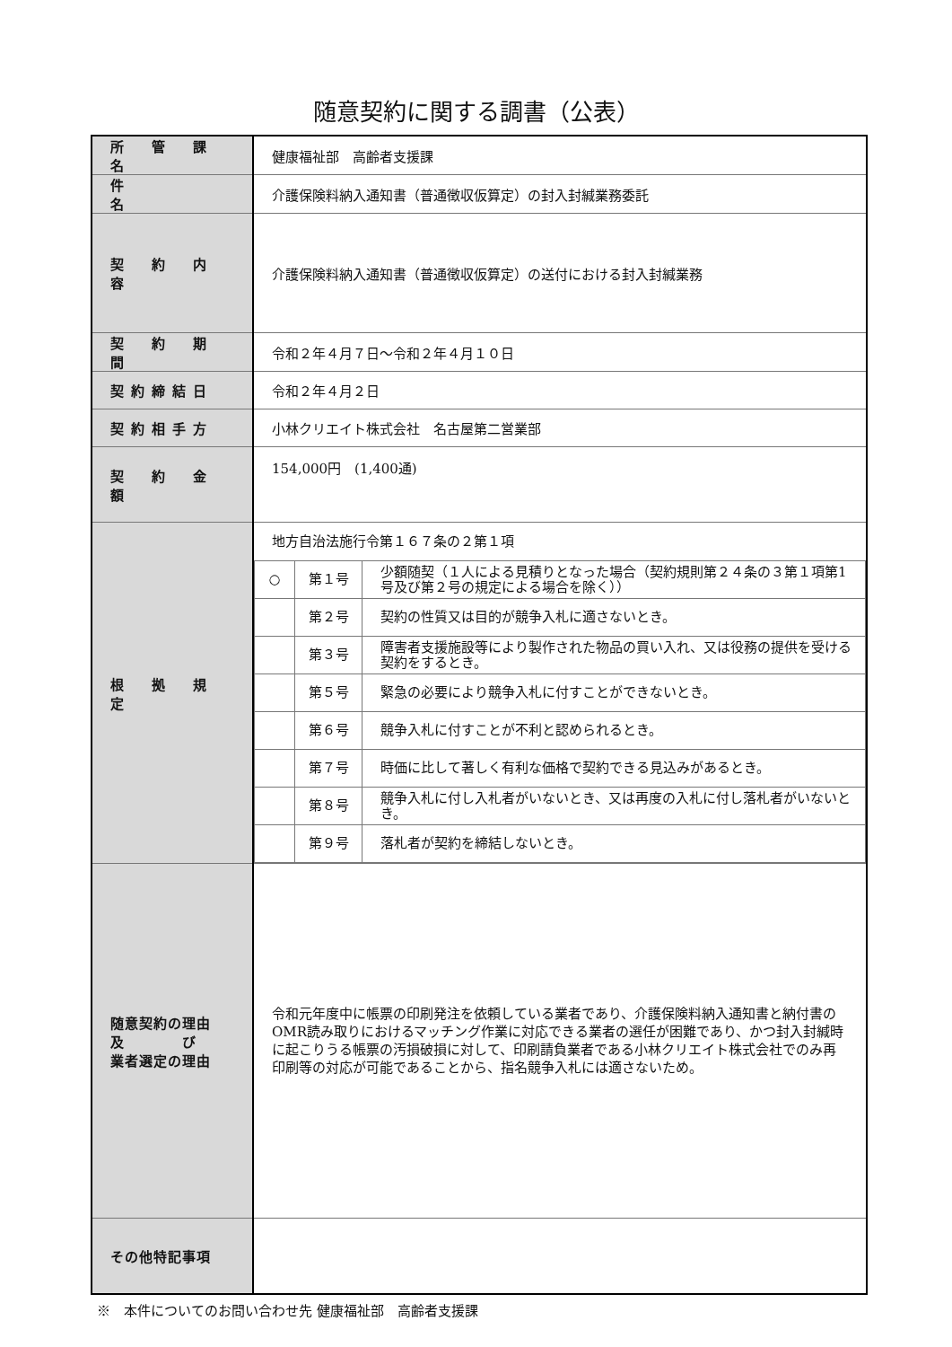随意契約に関する調書（公表）
| 所 管 課 名 | 健康福祉部 高齢者支援課 |
| 件 名 | 介護保険料納入通知書（普通徴収仮算定）の封入封緘業務委託 |
| 契 約 内 容 | 介護保険料納入通知書（普通徴収仮算定）の送付における封入封緘業務 |
| 契 約 期 間 | 令和２年４月７日～令和２年４月１０日 |
| 契約締結日 | 令和２年４月２日 |
| 契約相手方 | 小林クリエイト株式会社 名古屋第二営業部 |
| 契 約 金 額 | 154,000円 (1,400通) |
| 根 拠 規 定 | 地方自治法施行令第１６７条の２第１項 / ○ / 第１号 / 少額随契（１人による見積りとなった場合（契約規則第２４条の３第１項第1号及び第２号の規定による場合を除く）） / / / 第２号 / 契約の性質又は目的が競争入札に適さないとき。 / / / 第３号 / 障害者支援施設等により製作された物品の買い入れ、又は役務の提供を受ける契約をするとき。 / / / 第５号 / 緊急の必要により競争入札に付すことができないとき。 / / / 第６号 / 競争入札に付すことが不利と認められるとき。 / / / 第７号 / 時価に比して著しく有利な価格で契約できる見込みがあるとき。 / / / 第８号 / 競争入札に付し入札者がいないとき、又は再度の入札に付し落札者がいないとき。 / / / 第９号 / 落札者が契約を締結しないとき。 / |
| 随意契約の理由 及 び 業者選定の理由 | 令和元年度中に帳票の印刷発注を依頼している業者であり、介護保険料納入通知書と納付書のOMR読み取りにおけるマッチング作業に対応できる業者の選任が困難であり、かつ封入封緘時に起こりうる帳票の汚損破損に対して、印刷請負業者である小林クリエイト株式会社でのみ再印刷等の対応が可能であることから、指名競争入札には適さないため。 |
| その他特記事項 | |
※　本件についてのお問い合わせ先 健康福祉部　高齢者支援課